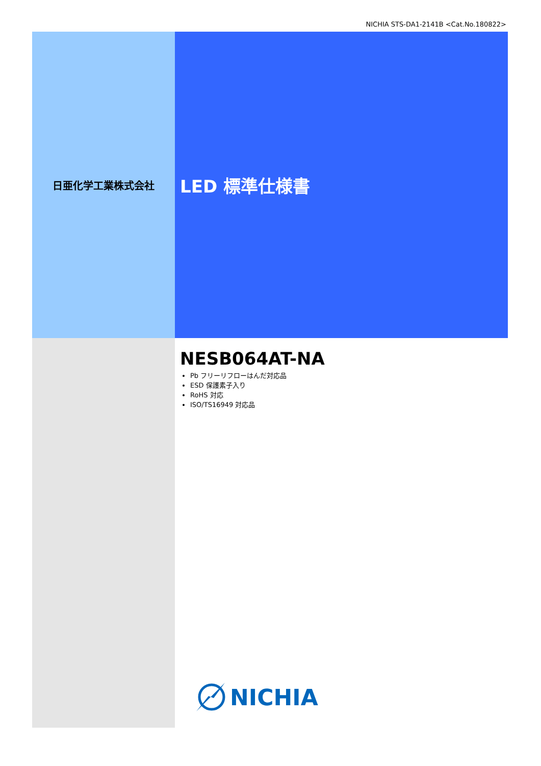NICHIA STS-DA1-2141B <Cat.No.180822>
日亜化学工業株式会社
LED 標準仕様書
NESB064AT-NA
Pb フリーリフローはんだ対応品
ESD 保護素子入り
RoHS 対応
ISO/TS16949 対応品
NICHIA